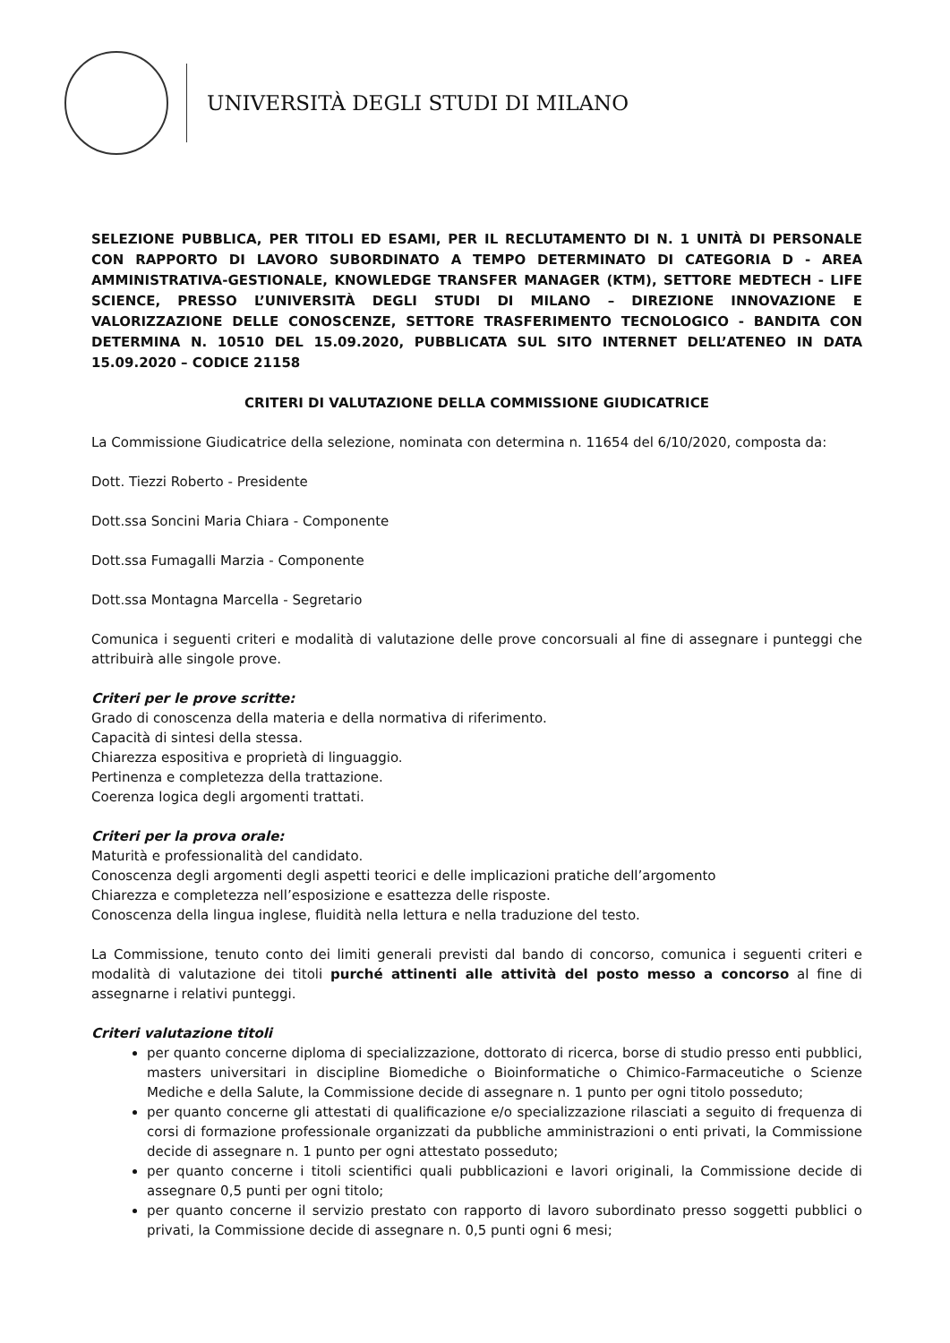UNIVERSITÀ DEGLI STUDI DI MILANO
SELEZIONE PUBBLICA, PER TITOLI ED ESAMI, PER IL RECLUTAMENTO DI N. 1 UNITÀ DI PERSONALE CON RAPPORTO DI LAVORO SUBORDINATO A TEMPO DETERMINATO DI CATEGORIA D - AREA AMMINISTRATIVA-GESTIONALE, KNOWLEDGE TRANSFER MANAGER (KTM), SETTORE MEDTECH - LIFE SCIENCE, PRESSO L’UNIVERSITÀ DEGLI STUDI DI MILANO – DIREZIONE INNOVAZIONE E VALORIZZAZIONE DELLE CONOSCENZE, SETTORE TRASFERIMENTO TECNOLOGICO - BANDITA CON DETERMINA N. 10510 DEL 15.09.2020, PUBBLICATA SUL SITO INTERNET DELL’ATENEO IN DATA 15.09.2020 – CODICE 21158
CRITERI DI VALUTAZIONE DELLA COMMISSIONE GIUDICATRICE
La Commissione Giudicatrice della selezione, nominata con determina n. 11654 del 6/10/2020, composta da:
Dott. Tiezzi Roberto - Presidente
Dott.ssa Soncini Maria Chiara - Componente
Dott.ssa Fumagalli Marzia - Componente
Dott.ssa Montagna Marcella - Segretario
Comunica i seguenti criteri e modalità di valutazione delle prove concorsuali al fine di assegnare i punteggi che attribuirà alle singole prove.
Criteri per le prove scritte:
Grado di conoscenza della materia e della normativa di riferimento.
Capacità di sintesi della stessa.
Chiarezza espositiva e proprietà di linguaggio.
Pertinenza e completezza della trattazione.
Coerenza logica degli argomenti trattati.
Criteri per la prova orale:
Maturità e professionalità del candidato.
Conoscenza degli argomenti degli aspetti teorici e delle implicazioni pratiche dell’argomento
Chiarezza e completezza nell’esposizione e esattezza delle risposte.
Conoscenza della lingua inglese, fluidità nella lettura e nella traduzione del testo.
La Commissione, tenuto conto dei limiti generali previsti dal bando di concorso, comunica i seguenti criteri e modalità di valutazione dei titoli purché attinenti alle attività del posto messo a concorso al fine di assegnarne i relativi punteggi.
Criteri valutazione titoli
per quanto concerne diploma di specializzazione, dottorato di ricerca, borse di studio presso enti pubblici, masters universitari in discipline Biomediche o Bioinformatiche o Chimico-Farmaceutiche o Scienze Mediche e della Salute, la Commissione decide di assegnare n. 1 punto per ogni titolo posseduto;
per quanto concerne gli attestati di qualificazione e/o specializzazione rilasciati a seguito di frequenza di corsi di formazione professionale organizzati da pubbliche amministrazioni o enti privati, la Commissione decide di assegnare n. 1 punto per ogni attestato posseduto;
per quanto concerne i titoli scientifici quali pubblicazioni e lavori originali, la Commissione decide di assegnare 0,5 punti per ogni titolo;
per quanto concerne il servizio prestato con rapporto di lavoro subordinato presso soggetti pubblici o privati, la Commissione decide di assegnare n. 0,5 punti ogni 6 mesi;